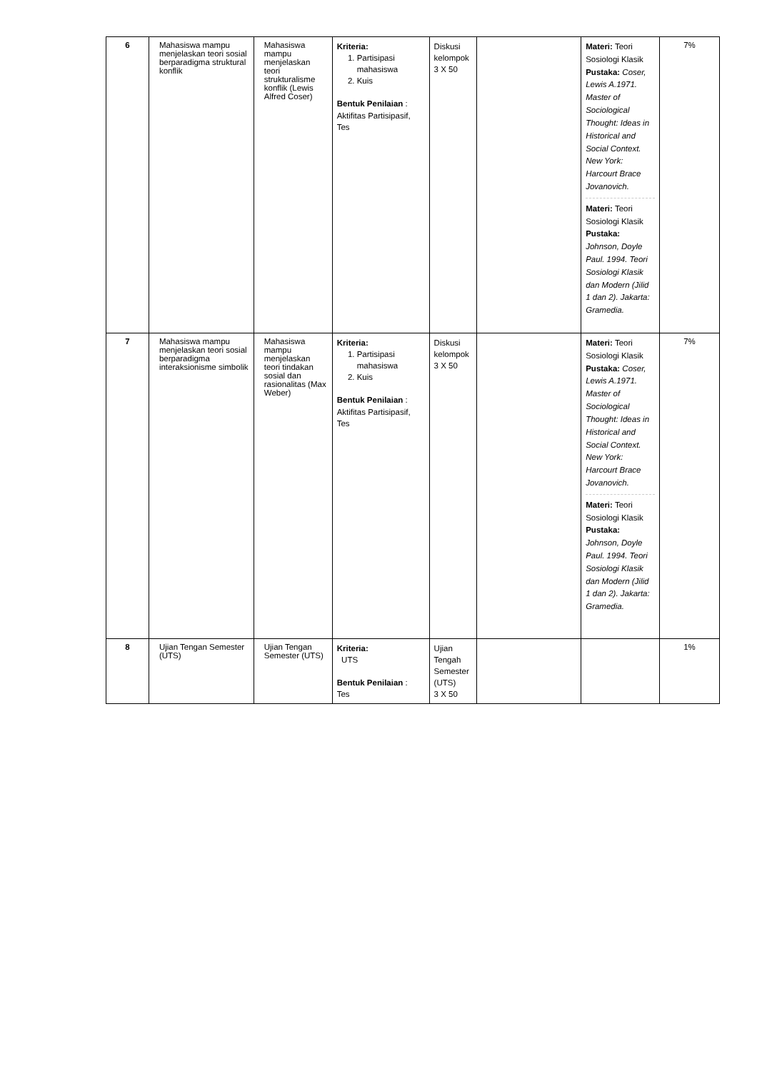| 6 | Mahasiswa mampu menjelaskan teori sosial berparadigma struktural konflik | Mahasiswa mampu menjelaskan teori strukturalisme konflik (Lewis Alfred Coser) | Kriteria: 1. Partisipasi mahasiswa 2. Kuis Bentuk Penilaian : Aktifitas Partisipasif, Tes | Diskusi kelompok 3 X 50 | | Materi: Teori Sosiologi Klasik Pustaka: Coser, Lewis A.1971. Master of Sociological Thought: Ideas in Historical and Social Context. New York: Harcourt Brace Jovanovich. Materi: Teori Sosiologi Klasik Pustaka: Johnson, Doyle Paul. 1994. Teori Sosiologi Klasik dan Modern (Jilid 1 dan 2). Jakarta: Gramedia. | 7% |
| 7 | Mahasiswa mampu menjelaskan teori sosial berparadigma interaksionisme simbolik | Mahasiswa mampu menjelaskan teori tindakan sosial dan rasionalitas (Max Weber) | Kriteria: 1. Partisipasi mahasiswa 2. Kuis Bentuk Penilaian : Aktifitas Partisipasif, Tes | Diskusi kelompok 3 X 50 | | Materi: Teori Sosiologi Klasik Pustaka: Coser, Lewis A.1971. Master of Sociological Thought: Ideas in Historical and Social Context. New York: Harcourt Brace Jovanovich. Materi: Teori Sosiologi Klasik Pustaka: Johnson, Doyle Paul. 1994. Teori Sosiologi Klasik dan Modern (Jilid 1 dan 2). Jakarta: Gramedia. | 7% |
| 8 | Ujian Tengan Semester (UTS) | Ujian Tengan Semester (UTS) | Kriteria: UTS Bentuk Penilaian : Tes | Ujian Tengah Semester (UTS) 3 X 50 | | | 1% |